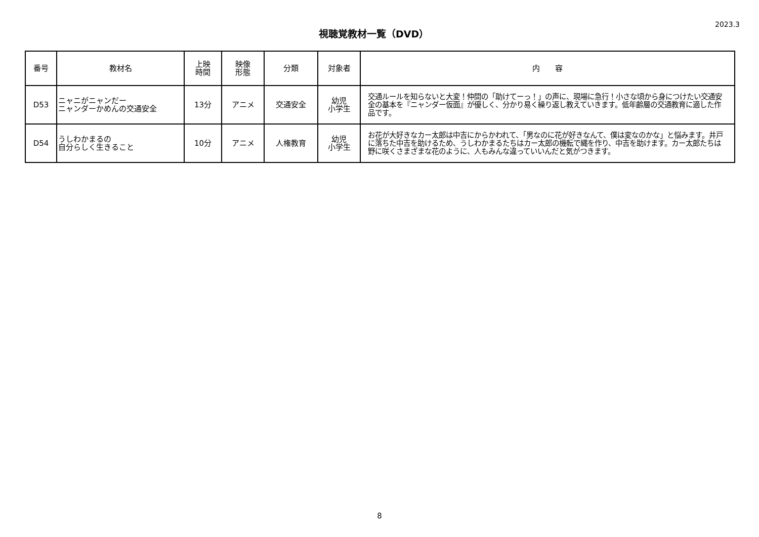視聴覚教材一覧（DVD）
2023.3
| 番号 | 教材名 | 上映 時間 | 映像 形態 | 分類 | 対象者 | 内 容 |
| --- | --- | --- | --- | --- | --- | --- |
| D53 | ニャニがニャンだー ニャンダーかめんの交通安全 | 13分 | アニメ | 交通安全 | 幼児 小学生 | 交通ルールを知らないと大変！仲間の「助けてーっ！」の声に、現場に急行！小さな頃から身につけたい交通安全の基本を『ニャンダー仮面』が優しく、分かり易く繰り返し教えていきます。低年齢層の交通教育に適した作品です。 |
| D54 | うしわかまるの 自分らしく生きること | 10分 | アニメ | 人権教育 | 幼児 小学生 | お花が大好きなカー太郎は中吉にからかわれて、「男なのに花が好きなんて、僕は変なのかな」と悩みます。井戸に落ちた中吉を助けるため、うしわかまるたちはカー太郎の機転で縄を作り、中吉を助けます。カー太郎たちは野に咲くさまざまな花のように、人もみんな違っていいんだと気がつきます。 |
8